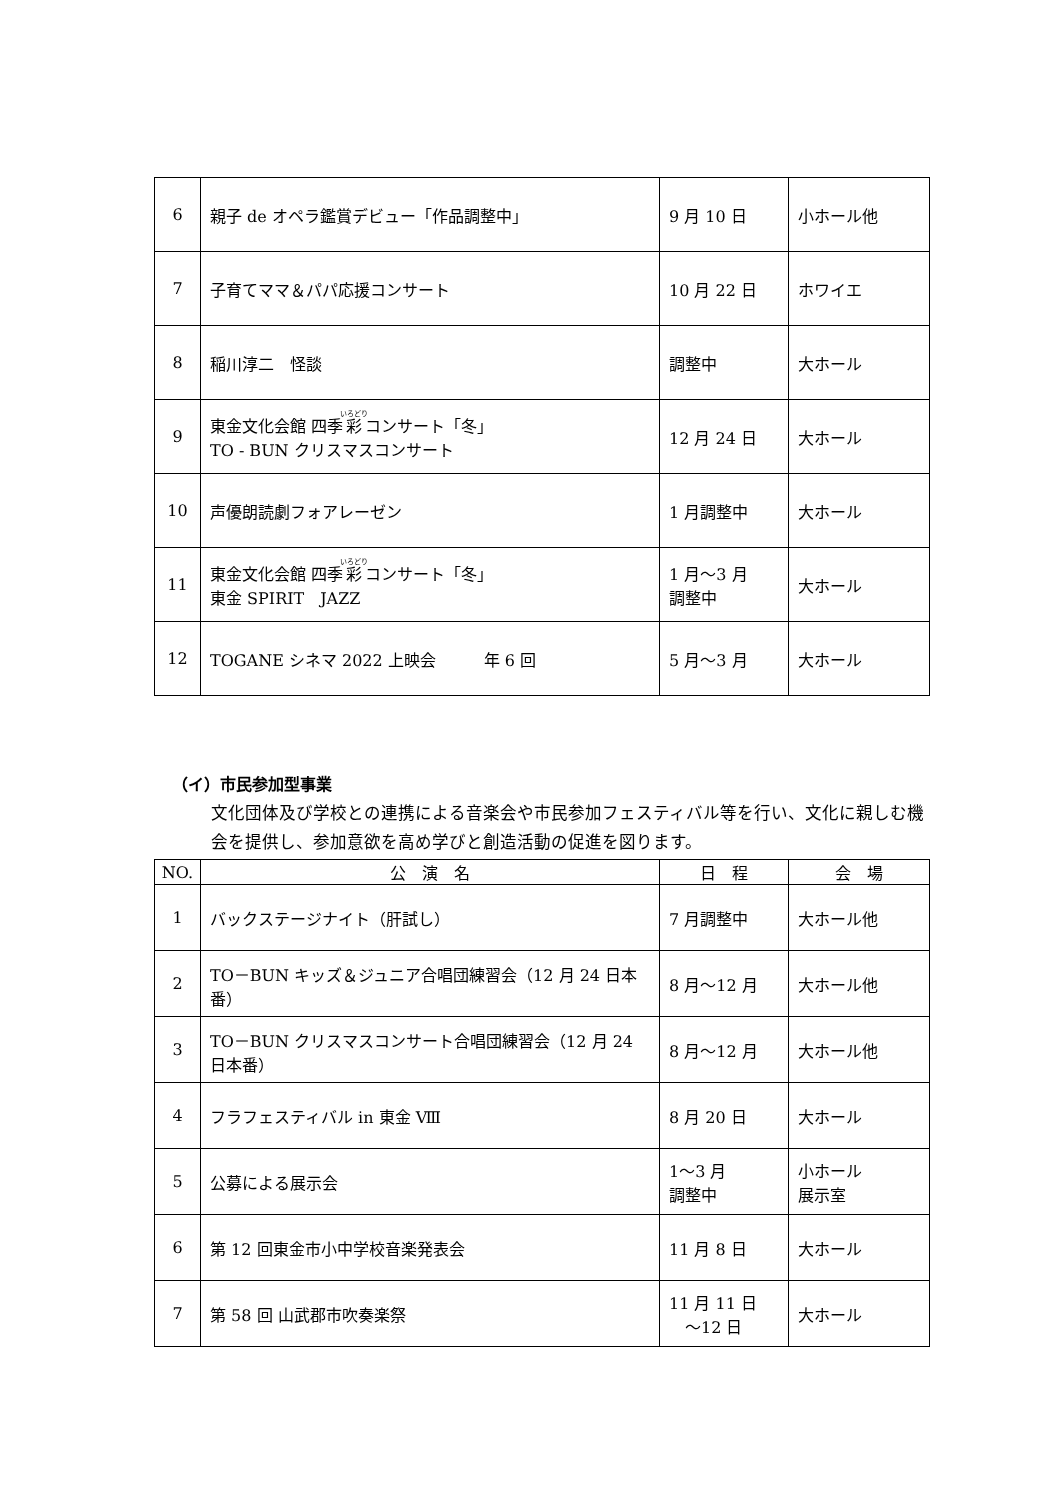| 6 | 親子 de オペラ鑑賞デビュー「作品調整中」 | 9 月 10 日 | 小ホール他 |
| 7 | 子育てママ＆パパ応援コンサート | 10 月 22 日 | ホワイエ |
| 8 | 稲川淳二 怪談 | 調整中 | 大ホール |
| 9 | 東金文化会館 四季 彩 コンサート「冬」 TO - BUN クリスマスコンサート | 12 月 24 日 | 大ホール |
| 10 | 声優朗読劇フォアレーゼン | 1 月調整中 | 大ホール |
| 11 | 東金文化会館 四季 彩 コンサート「冬」 東金 SPIRIT JAZZ | 1 月～3 月 調整中 | 大ホール |
| 12 | TOGANE シネマ 2022 上映会 年 6 回 | 5 月～3 月 | 大ホール |
（イ）市民参加型事業
文化団体及び学校との連携による音楽会や市民参加フェスティバル等を行い、文化に親しむ機会を提供し、参加意欲を高め学びと創造活動の促進を図ります。
| NO. | 公 演 名 | 日 程 | 会 場 |
| --- | --- | --- | --- |
| 1 | バックステージナイト（肝試し） | 7 月調整中 | 大ホール他 |
| 2 | TO－BUN キッズ＆ジュニア合唱団練習会（12 月 24 日本番） | 8 月～12 月 | 大ホール他 |
| 3 | TO－BUN クリスマスコンサート合唱団練習会（12 月 24 日本番） | 8 月～12 月 | 大ホール他 |
| 4 | フラフェスティバル in 東金 Ⅷ | 8 月 20 日 | 大ホール |
| 5 | 公募による展示会 | 1～3 月 調整中 | 小ホール 展示室 |
| 6 | 第 12 回東金市小中学校音楽発表会 | 11 月 8 日 | 大ホール |
| 7 | 第 58 回 山武郡市吹奏楽祭 | 11 月 11 日 ～12 日 | 大ホール |